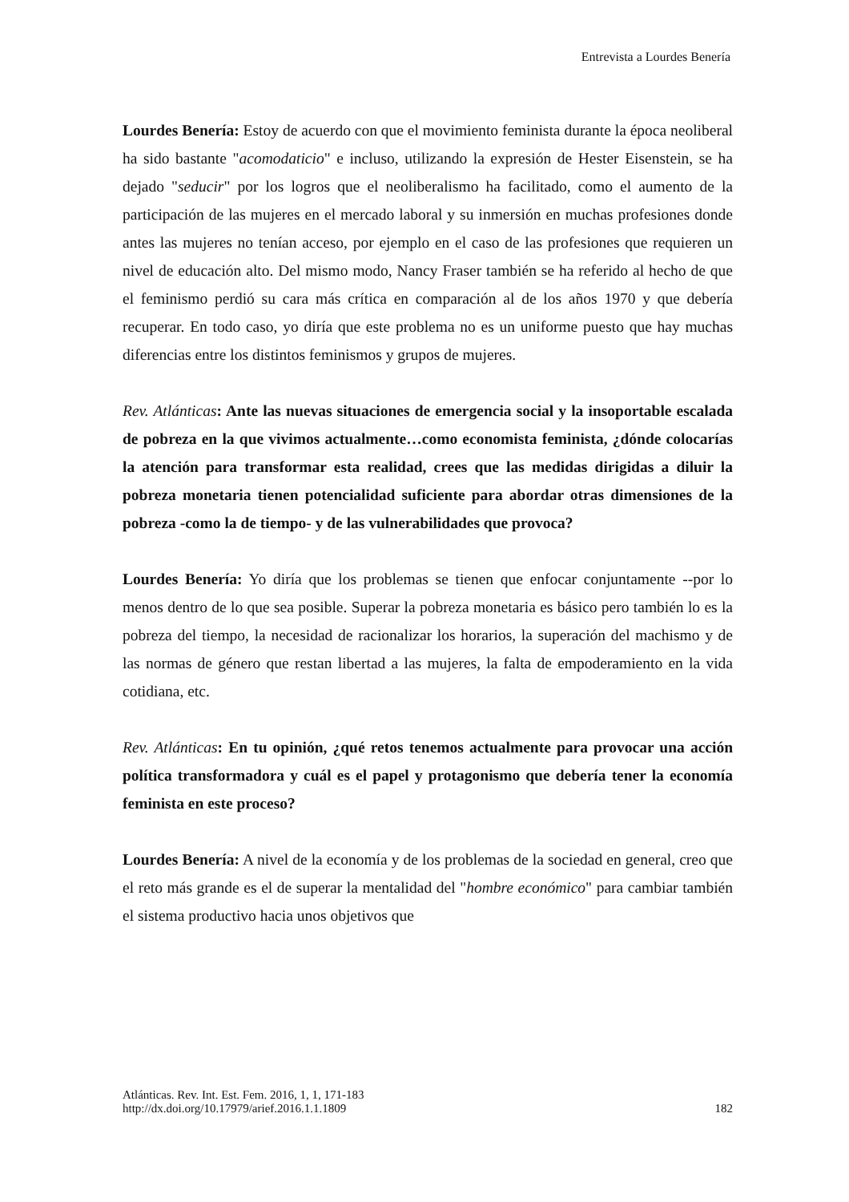Entrevista a Lourdes Benería
Lourdes Benería: Estoy de acuerdo con que el movimiento feminista durante la época neoliberal ha sido bastante "acomodaticio" e incluso, utilizando la expresión de Hester Eisenstein, se ha dejado "seducir" por los logros que el neoliberalismo ha facilitado, como el aumento de la participación de las mujeres en el mercado laboral y su inmersión en muchas profesiones donde antes las mujeres no tenían acceso, por ejemplo en el caso de las profesiones que requieren un nivel de educación alto. Del mismo modo, Nancy Fraser también se ha referido al hecho de que el feminismo perdió su cara más crítica en comparación al de los años 1970 y que debería recuperar. En todo caso, yo diría que este problema no es un uniforme puesto que hay muchas diferencias entre los distintos feminismos y grupos de mujeres.
Rev. Atlánticas: Ante las nuevas situaciones de emergencia social y la insoportable escalada de pobreza en la que vivimos actualmente…como economista feminista, ¿dónde colocarías la atención para transformar esta realidad, crees que las medidas dirigidas a diluir la pobreza monetaria tienen potencialidad suficiente para abordar otras dimensiones de la pobreza -como la de tiempo- y de las vulnerabilidades que provoca?
Lourdes Benería: Yo diría que los problemas se tienen que enfocar conjuntamente --por lo menos dentro de lo que sea posible. Superar la pobreza monetaria es básico pero también lo es la pobreza del tiempo, la necesidad de racionalizar los horarios, la superación del machismo y de las normas de género que restan libertad a las mujeres, la falta de empoderamiento en la vida cotidiana, etc.
Rev. Atlánticas: En tu opinión, ¿qué retos tenemos actualmente para provocar una acción política transformadora y cuál es el papel y protagonismo que debería tener la economía feminista en este proceso?
Lourdes Benería: A nivel de la economía y de los problemas de la sociedad en general, creo que el reto más grande es el de superar la mentalidad del "hombre económico" para cambiar también el sistema productivo hacia unos objetivos que
Atlánticas. Rev. Int. Est. Fem. 2016, 1, 1, 171-183
http://dx.doi.org/10.17979/arief.2016.1.1.1809
182